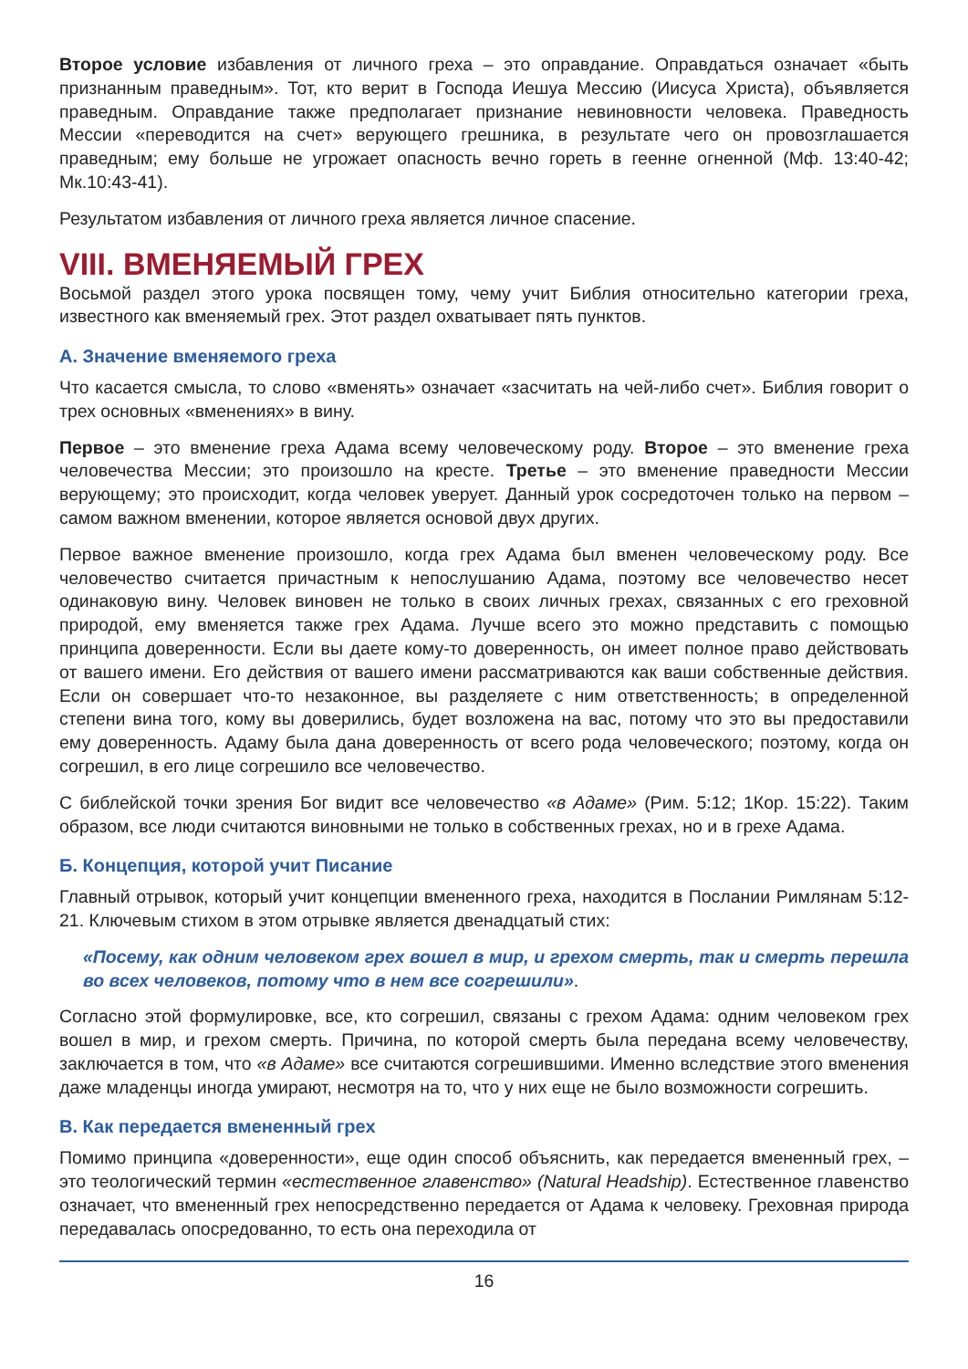Второе условие избавления от личного греха – это оправдание. Оправдаться означает «быть признанным праведным». Тот, кто верит в Господа Иешуа Мессию (Иисуса Христа), объявляется праведным. Оправдание также предполагает признание невиновности человека. Праведность Мессии «переводится на счет» верующего грешника, в результате чего он провозглашается праведным; ему больше не угрожает опасность вечно гореть в геенне огненной (Мф. 13:40-42; Мк.10:43-41).
Результатом избавления от личного греха является личное спасение.
VIII. ВМЕНЯЕМЫЙ ГРЕХ
Восьмой раздел этого урока посвящен тому, чему учит Библия относительно категории греха, известного как вменяемый грех. Этот раздел охватывает пять пунктов.
А. Значение вменяемого греха
Что касается смысла, то слово «вменять» означает «засчитать на чей-либо счет». Библия говорит о трех основных «вменениях» в вину.
Первое – это вменение греха Адама всему человеческому роду. Второе – это вменение греха человечества Мессии; это произошло на кресте. Третье – это вменение праведности Мессии верующему; это происходит, когда человек уверует. Данный урок сосредоточен только на первом – самом важном вменении, которое является основой двух других.
Первое важное вменение произошло, когда грех Адама был вменен человеческому роду. Все человечество считается причастным к непослушанию Адама, поэтому все человечество несет одинаковую вину. Человек виновен не только в своих личных грехах, связанных с его греховной природой, ему вменяется также грех Адама. Лучше всего это можно представить с помощью принципа доверенности. Если вы даете кому-то доверенность, он имеет полное право действовать от вашего имени. Его действия от вашего имени рассматриваются как ваши собственные действия. Если он совершает что-то незаконное, вы разделяете с ним ответственность; в определенной степени вина того, кому вы доверились, будет возложена на вас, потому что это вы предоставили ему доверенность. Адаму была дана доверенность от всего рода человеческого; поэтому, когда он согрешил, в его лице согрешило все человечество.
С библейской точки зрения Бог видит все человечество «в Адаме» (Рим. 5:12; 1Кор. 15:22). Таким образом, все люди считаются виновными не только в собственных грехах, но и в грехе Адама.
Б. Концепция, которой учит Писание
Главный отрывок, который учит концепции вмененного греха, находится в Послании Римлянам 5:12-21. Ключевым стихом в этом отрывке является двенадцатый стих:
«Посему, как одним человеком грех вошел в мир, и грехом смерть, так и смерть перешла во всех человеков, потому что в нем все согрешили».
Согласно этой формулировке, все, кто согрешил, связаны с грехом Адама: одним человеком грех вошел в мир, и грехом смерть. Причина, по которой смерть была передана всему человечеству, заключается в том, что «в Адаме» все считаются согрешившими. Именно вследствие этого вменения даже младенцы иногда умирают, несмотря на то, что у них еще не было возможности согрешить.
В. Как передается вмененный грех
Помимо принципа «доверенности», еще один способ объяснить, как передается вмененный грех, – это теологический термин «естественное главенство» (Natural Headship). Естественное главенство означает, что вмененный грех непосредственно передается от Адама к человеку. Греховная природа передавалась опосредованно, то есть она переходила от
16